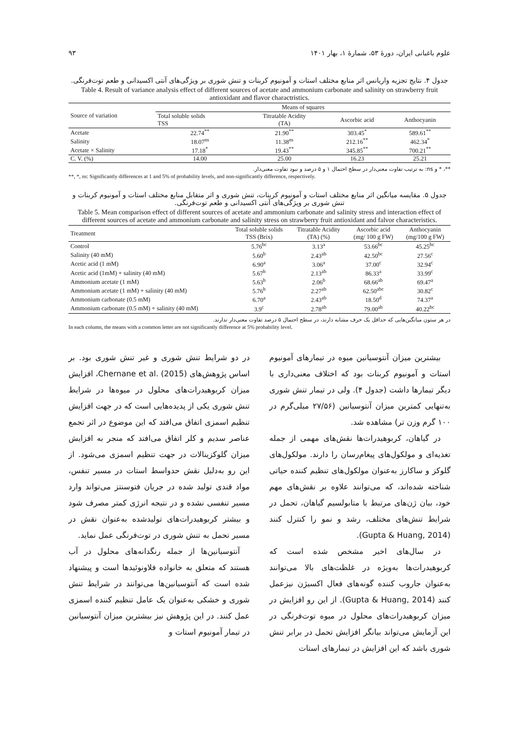علوم باغبانی ایران، دورهٔ ۵۳، شمارهٔ ۱، بهار ۱۴۰۱ ۹۳
جدول ۴. نتایج تجزیه واریانس اثر منابع مختلف استات و آمونیوم کربنات و تنش شوری بر ویژگی‌های آنتی اکسیدانی و طعم توت‌فرنگی.
Table 4. Result of variance analysis effect of different sources of acetate and ammonium carbonate and salinity on strawberry fruit antioxidant and flavor charactristics.
| Source of variation | Means of squares | | | |
| --- | --- | --- | --- | --- |
| | Total soluble solids TSS | Titratable Acidity (TA) | Ascorbic acid | Anthocyanin |
| Acetate | 22.74<sup>**</sup> | 21.90<sup>**</sup> | 303.45<sup>*</sup> | 589.61<sup>**</sup> |
| Salinity | 18.07<sup>ns</sup> | 11.38<sup>ns</sup> | 212.16<sup>**</sup> | 462.34<sup>*</sup> |
| Acetate × Salinity | 17.18<sup>*</sup> | 19.43<sup>**</sup> | 345.85<sup>**</sup> | 700.21<sup>**</sup> |
| C. V. (%) | 14.00 | 25.00 | 16.23 | 25.21 |
**، * و ns: به ترتیب تفاوت معنی‌دار در سطح احتمال ۱ و ۵ درصد و نبود تفاوت معنی‌دار.
**, *, ns: Significantly differences at 1 and 5% of probability levels, and non-significantly difference, respectively.
جدول ۵. مقایسه میانگین اثر منابع مختلف استات و آمونیوم کربنات، تنش شوری و اثر متقابل منابع مختلف استات و آمونیوم کربنات و تنش شوری بر ویژگی‌های آنتی اکسیدانی و طعم توت‌فرنگی.
Table 5. Mean comparison effect of different sources of acetate and ammonium carbonate and salinity stress and interaction effect of different sources of acetate and ammonium carbonate and salinity stress on strawberry fruit antioxidant and falvor characteristics.
| Treatment | Total soluble solids TSS (Brix) | Titratable Acidity (TA) (%) | Ascorbic acid (mg/ 100 g FW) | Anthocyanin (mg/100 g FW) |
| --- | --- | --- | --- | --- |
| Control | 5.76<sup>bc</sup> | 3.13<sup>a</sup> | 53.66<sup>bc</sup> | 45.25<sup>bc</sup> |
| Salinity (40 mM) | 5.60<sup>b</sup> | 2.43<sup>ab</sup> | 42.50<sup>bc</sup> | 27.56<sup>c</sup> |
| Acetic acid (1 mM) | 6.90<sup>a</sup> | 3.06<sup>a</sup> | 37.00<sup>c</sup> | 32.94<sup>c</sup> |
| Acetic acid (1mM) + salinity (40 mM) | 5.67<sup>b</sup> | 2.13<sup>ab</sup> | 86.33<sup>a</sup> | 33.99<sup>c</sup> |
| Ammonium acetate (1 mM) | 5.63<sup>b</sup> | 2.06<sup>b</sup> | 68.66<sup>ab</sup> | 69.47<sup>a</sup> |
| Ammonium acetate (1 mM) + salinity (40 mM) | 5.76<sup>b</sup> | 2.27<sup>ab</sup> | 62.50<sup>abc</sup> | 30.82<sup>c</sup> |
| Ammonium carbonate (0.5 mM) | 6.70<sup>a</sup> | 2.43<sup>ab</sup> | 18.50<sup>d</sup> | 74.37<sup>a</sup> |
| Ammonium carbonate (0.5 mM) + salinity (40 mM) | 3.9<sup>c</sup> | 2.78<sup>ab</sup> | 79.00<sup>ab</sup> | 40.22<sup>bc</sup> |
در هر ستون میانگین‌هایی که حداقل یک حرف مشابه دارند، در سطح احتمال ۵ درصد تفاوت معنی‌دار ندارند.
In each column, the means with a common letter are not significantly difference at 5% probability level.
بیشترین میزان آنتوسیانین میوه در تیمارهای آمونیوم استات و آمونیوم کربنات بود که اختلاف معنی‌داری با دیگر تیمارها داشت (جدول ۴). ولی در تیمار تنش شوری به‌تنهایی کمترین میزان آنتوسیانین (۲۷/۵۶ میلی‌گرم در ۱۰۰ گرم وزن تر) مشاهده شد.
در گیاهان، کربوهیدرات‌ها نقش‌های مهمی از جمله تغذیه‌ای و مولکول‌های پیغام‌رسان را دارند. مولکول‌های گلوکز و ساکارز به‌عنوان مولکول‌های تنظیم کننده حیاتی شناخته شده‌اند، که می‌توانند علاوه بر نقش‌های مهم خود، بیان ژن‌های مرتبط با متابولسیم گیاهان، تحمل در شرایط تنش‌های مختلف، رشد و نمو را کنترل کنند (Gupta & Huang, 2014).
در سال‌های اخیر مشخص شده است که کربوهیدرات‌ها به‌ویژه در غلظت‌های بالا می‌توانند به‌عنوان جاروب کننده گونه‌های فعال اکسیژن نیزعمل کنند (Gupta & Huang, 2014). از این رو افزایش در میزان کربوهیدرات‌های محلول در میوه توت‌فرنگی در این آزمایش می‌تواند بیانگر افزایش تحمل در برابر تنش شوری باشد که این افزایش در تیمارهای استات
در دو شرایط تنش شوری و غیر تنش شوری بود. بر اساس پژوهش‌های Chernane et al. (2015)، افزایش میزان کربوهیدرات‌های محلول در میوه‌ها در شرایط تنش شوری یکی از پدیده‌هایی است که در جهت افزایش تنظیم اسمزی اتفاق می‌افتد که این موضوع در اثر تجمع عناصر سدیم و کلر اتفاق می‌افتد که منجر به افزایش میزان گلوکزینالات در جهت تنظیم اسمزی می‌شود. از این رو به‌دلیل نقش حدواسط استات در مسیر تنفس، مواد قندی تولید شده در جریان فتوسنتز می‌تواند وارد مسیر تنفسی نشده و در نتیجه انرژی کمتر مصرف شود و بیشتر کربوهیدرات‌های تولیدشده به‌عنوان نقش در مسیر تحمل به تنش شوری در توت‌فرنگی عمل نماید.
آنتوسیانین‌ها از جمله رنگدانه‌های محلول در آب هستند که متعلق به خانواده فلاونوئیدها است و پیشنهاد شده است که آنتوسیانین‌ها می‌توانند در شرایط تنش شوری و خشکی به‌عنوان یک عامل تنظیم کننده اسمزی عمل کنند. در این پژوهش نیز بیشترین میزان آنتوسیانین در تیمار آمونیوم استات و